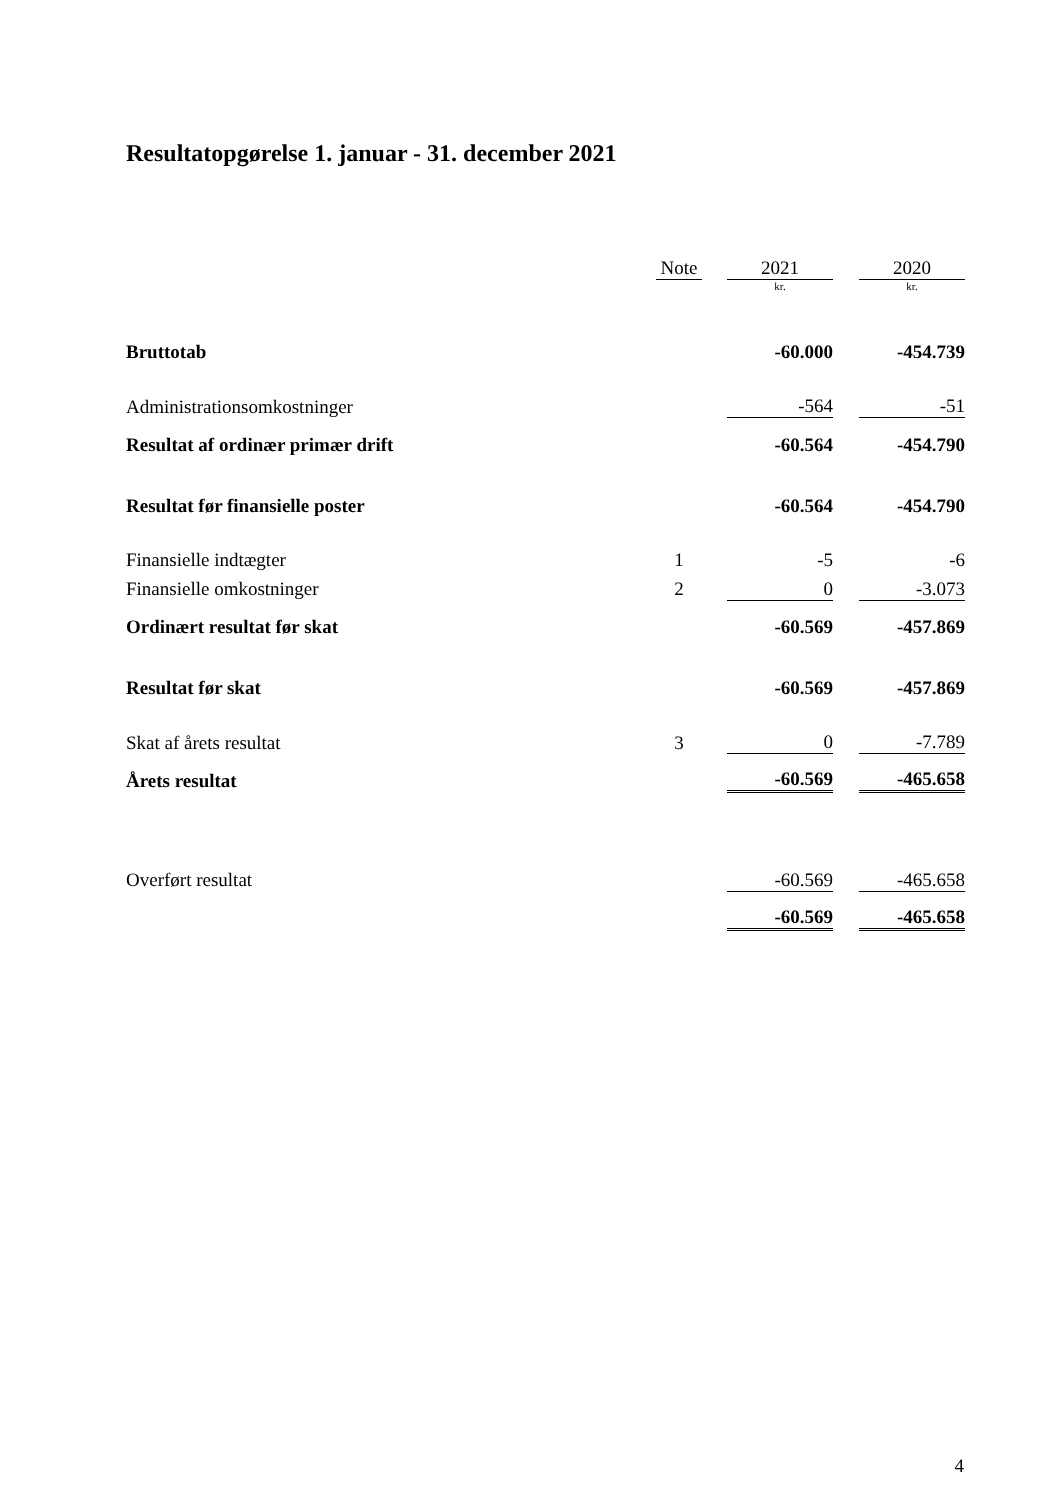Resultatopgørelse 1. januar - 31. december 2021
| | Note | | 2021 | | 2020 |
| | | | kr. | | kr. |
| Bruttotab | | | -60.000 | | -454.739 |
| Administrationsomkostninger | | | -564 | | -51 |
| Resultat af ordinær primær drift | | | -60.564 | | -454.790 |
| Resultat før finansielle poster | | | -60.564 | | -454.790 |
| Finansielle indtægter | 1 | | -5 | | -6 |
| Finansielle omkostninger | 2 | | 0 | | -3.073 |
| Ordinært resultat før skat | | | -60.569 | | -457.869 |
| Resultat før skat | | | -60.569 | | -457.869 |
| Skat af årets resultat | 3 | | 0 | | -7.789 |
| Årets resultat | | | -60.569 | | -465.658 |
| Overført resultat | | | -60.569 | | -465.658 |
| | | | -60.569 | | -465.658 |
4